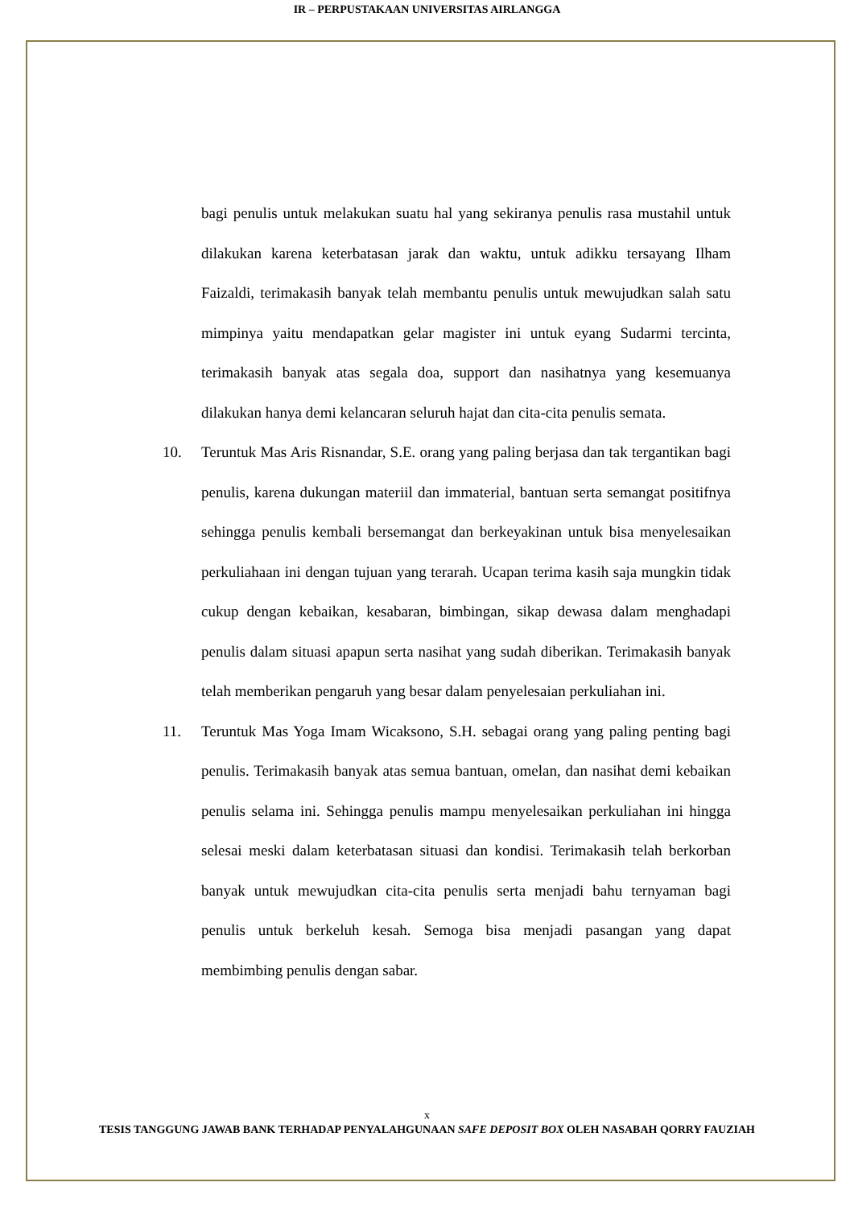IR – PERPUSTAKAAN UNIVERSITAS AIRLANGGA
bagi penulis untuk melakukan suatu hal yang sekiranya penulis rasa mustahil untuk dilakukan karena keterbatasan jarak dan waktu, untuk adikku tersayang Ilham Faizaldi, terimakasih banyak telah membantu penulis untuk mewujudkan salah satu mimpinya yaitu mendapatkan gelar magister ini untuk eyang Sudarmi tercinta, terimakasih banyak atas segala doa, support dan nasihatnya yang kesemuanya dilakukan hanya demi kelancaran seluruh hajat dan cita-cita penulis semata.
10. Teruntuk Mas Aris Risnandar, S.E. orang yang paling berjasa dan tak tergantikan bagi penulis, karena dukungan materiil dan immaterial, bantuan serta semangat positifnya sehingga penulis kembali bersemangat dan berkeyakinan untuk bisa menyelesaikan perkuliahaan ini dengan tujuan yang terarah. Ucapan terima kasih saja mungkin tidak cukup dengan kebaikan, kesabaran, bimbingan, sikap dewasa dalam menghadapi penulis dalam situasi apapun serta nasihat yang sudah diberikan. Terimakasih banyak telah memberikan pengaruh yang besar dalam penyelesaian perkuliahan ini.
11. Teruntuk Mas Yoga Imam Wicaksono, S.H. sebagai orang yang paling penting bagi penulis. Terimakasih banyak atas semua bantuan, omelan, dan nasihat demi kebaikan penulis selama ini. Sehingga penulis mampu menyelesaikan perkuliahan ini hingga selesai meski dalam keterbatasan situasi dan kondisi. Terimakasih telah berkorban banyak untuk mewujudkan cita-cita penulis serta menjadi bahu ternyaman bagi penulis untuk berkeluh kesah. Semoga bisa menjadi pasangan yang dapat membimbing penulis dengan sabar.
x
TESIS TANGGUNG JAWAB BANK TERHADAP PENYALAHGUNAAN SAFE DEPOSIT BOX OLEH NASABAH QORRY FAUZIAH